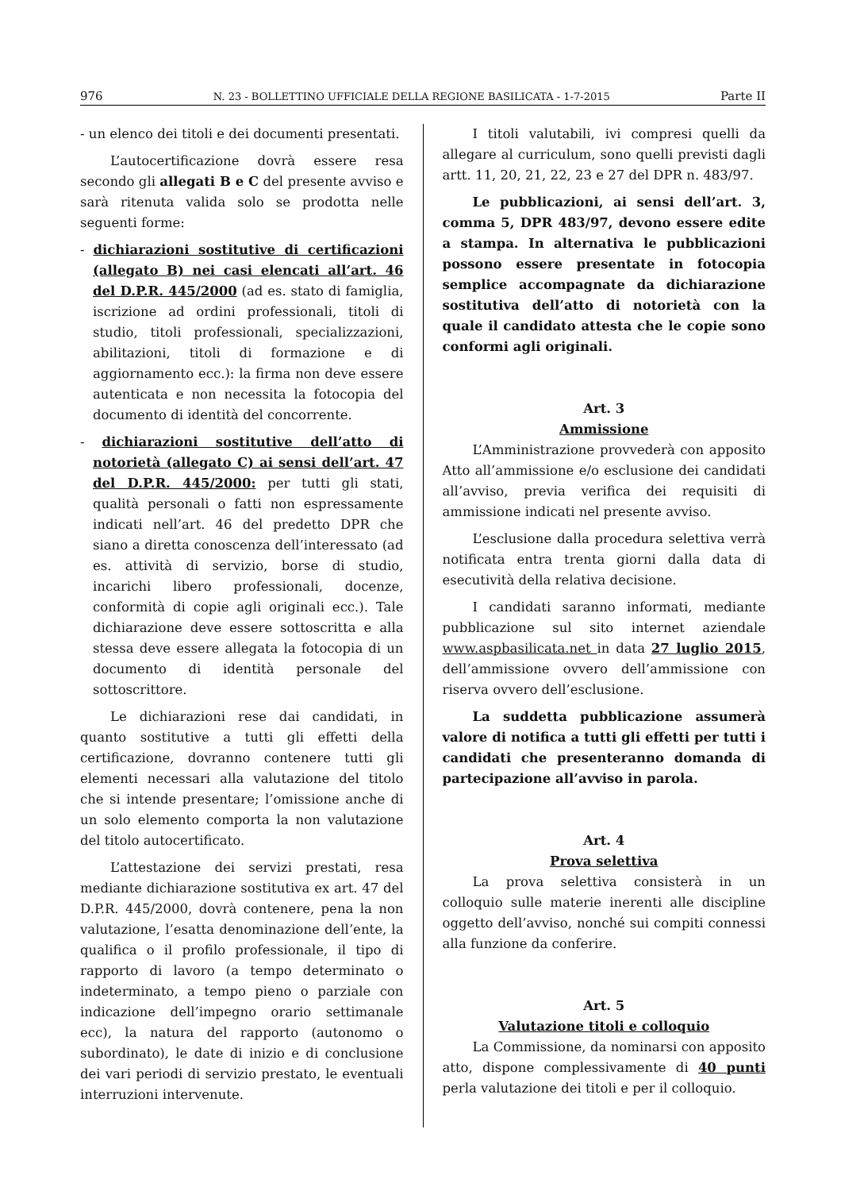976 N. 23 - BOLLETTINO UFFICIALE DELLA REGIONE BASILICATA - 1-7-2015 Parte II
- un elenco dei titoli e dei documenti presentati.
L’autocertificazione dovrà essere resa secondo gli allegati B e C del presente avviso e sarà ritenuta valida solo se prodotta nelle seguenti forme:
- dichiarazioni sostitutive di certificazioni (allegato B) nei casi elencati all’art. 46 del D.P.R. 445/2000 (ad es. stato di famiglia, iscrizione ad ordini professionali, titoli di studio, titoli professionali, specializzazioni, abilitazioni, titoli di formazione e di aggiornamento ecc.): la firma non deve essere autenticata e non necessita la fotocopia del documento di identità del concorrente.
- dichiarazioni sostitutive dell’atto di notorietà (allegato C) ai sensi dell’art. 47 del D.P.R. 445/2000: per tutti gli stati, qualità personali o fatti non espressamente indicati nell’art. 46 del predetto DPR che siano a diretta conoscenza dell’interessato (ad es. attività di servizio, borse di studio, incarichi libero professionali, docenze, conformità di copie agli originali ecc.). Tale dichiarazione deve essere sottoscritta e alla stessa deve essere allegata la fotocopia di un documento di identità personale del sottoscrittore.
Le dichiarazioni rese dai candidati, in quanto sostitutive a tutti gli effetti della certificazione, dovranno contenere tutti gli elementi necessari alla valutazione del titolo che si intende presentare; l’omissione anche di un solo elemento comporta la non valutazione del titolo autocertificato.
L’attestazione dei servizi prestati, resa mediante dichiarazione sostitutiva ex art. 47 del D.P.R. 445/2000, dovrà contenere, pena la non valutazione, l’esatta denominazione dell’ente, la qualifica o il profilo professionale, il tipo di rapporto di lavoro (a tempo determinato o indeterminato, a tempo pieno o parziale con indicazione dell’impegno orario settimanale ecc), la natura del rapporto (autonomo o subordinato), le date di inizio e di conclusione dei vari periodi di servizio prestato, le eventuali interruzioni intervenute.
I titoli valutabili, ivi compresi quelli da allegare al curriculum, sono quelli previsti dagli artt. 11, 20, 21, 22, 23 e 27 del DPR n. 483/97.
Le pubblicazioni, ai sensi dell’art. 3, comma 5, DPR 483/97, devono essere edite a stampa. In alternativa le pubblicazioni possono essere presentate in fotocopia semplice accompagnate da dichiarazione sostitutiva dell’atto di notorietà con la quale il candidato attesta che le copie sono conformi agli originali.
Art. 3
Ammissione
L’Amministrazione provvederà con apposito Atto all’ammissione e/o esclusione dei candidati all’avviso, previa verifica dei requisiti di ammissione indicati nel presente avviso.
L’esclusione dalla procedura selettiva verrà notificata entra trenta giorni dalla data di esecutività della relativa decisione.
I candidati saranno informati, mediante pubblicazione sul sito internet aziendale www.aspbasilicata.net in data 27 luglio 2015, dell’ammissione ovvero dell’ammissione con riserva ovvero dell’esclusione.
La suddetta pubblicazione assumerà valore di notifica a tutti gli effetti per tutti i candidati che presenteranno domanda di partecipazione all’avviso in parola.
Art. 4
Prova selettiva
La prova selettiva consisterà in un colloquio sulle materie inerenti alle discipline oggetto dell’avviso, nonché sui compiti connessi alla funzione da conferire.
Art. 5
Valutazione titoli e colloquio
La Commissione, da nominarsi con apposito atto, dispone complessivamente di 40 punti perla valutazione dei titoli e per il colloquio.